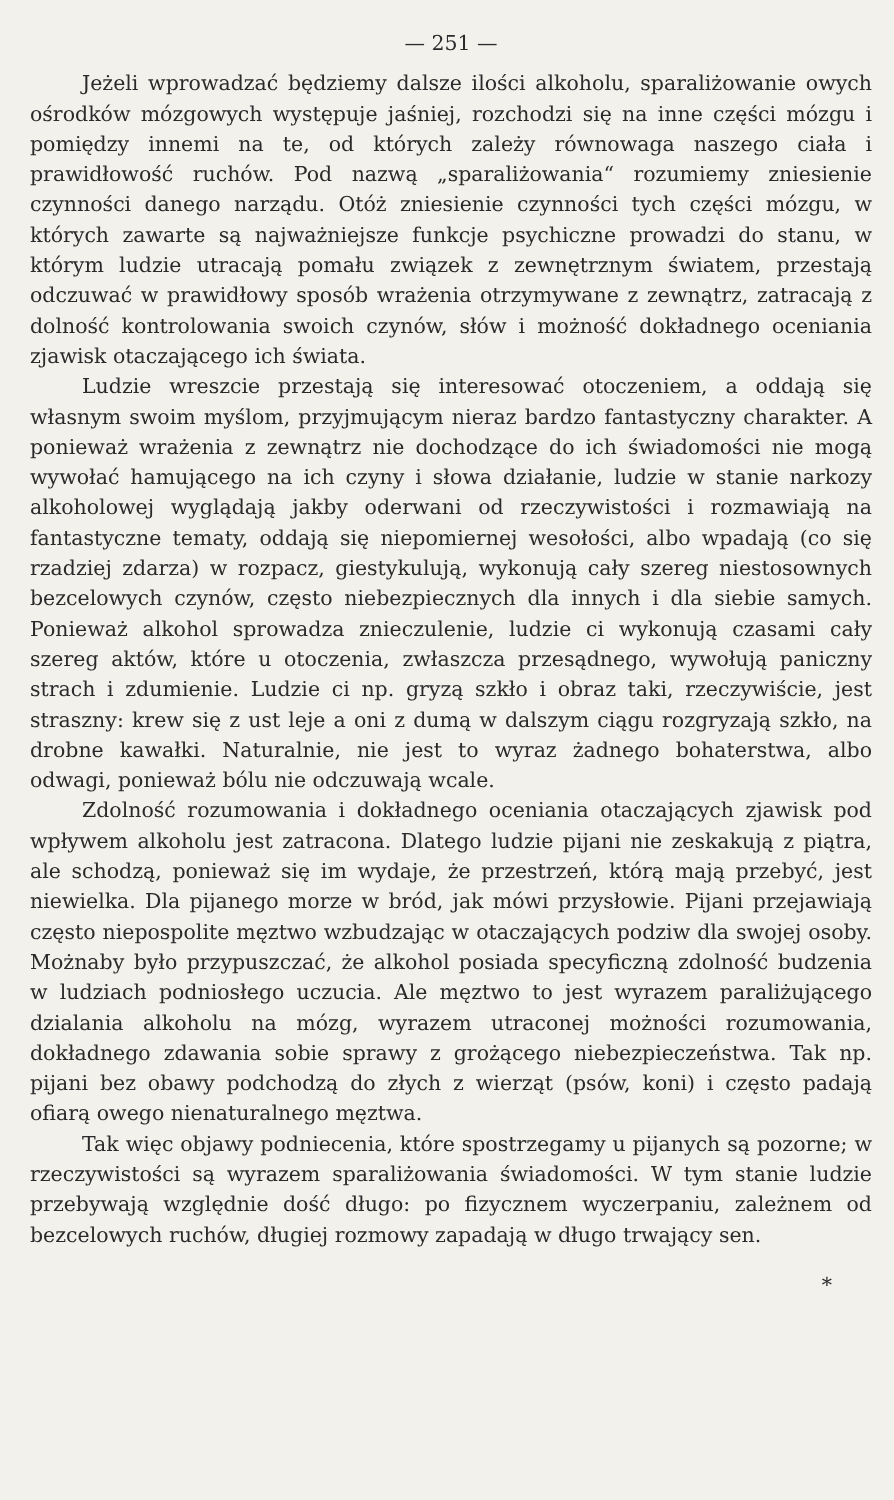— 251 —
Jeżeli wprowadzać będziemy dalsze ilości alkoholu, sparaliżowanie owych ośrodków mózgowych występuje jaśniej, rozchodzi się na inne części mózgu i pomiędzy innemi na te, od których zależy równowaga naszego ciała i prawidłowość ruchów. Pod nazwą „sparaliżowania“ rozumiemy zniesienie czynności danego narządu. Otóż zniesienie czynności tych części mózgu, w których zawarte są najważniejsze funkcje psychiczne prowadzi do stanu, w którym ludzie utracają pomału związek z zewnętrznym światem, przestają odczuwać w prawidłowy sposób wrażenia otrzymywane z zewnątrz, zatracają z dolność kontrolowania swoich czynów, słów i możność dokładnego oceniania zjawisk otaczającego ich świata.
Ludzie wreszcie przestają się interesować otoczeniem, a oddają się własnym swoim myślom, przyjmującym nieraz bardzo fantastyczny charakter. A ponieważ wrażenia z zewnątrz nie dochodzące do ich świadomości nie mogą wywołać hamującego na ich czyny i słowa działanie, ludzie w stanie narkozy alkoholowej wyglądają jakby oderwani od rzeczywistości i rozmawiają na fantastyczne tematy, oddają się niepomiernej wesołości, albo wpadają (co się rzadziej zdarza) w rozpacz, giestykulują, wykonują cały szereg niestosownych bezcelowych czynów, często niebezpiecznych dla innych i dla siebie samych. Ponieważ alkohol sprowadza znieczulenie, ludzie ci wykonują czasami cały szereg aktów, które u otoczenia, zwłaszcza przesądnego, wywołują paniczny strach i zdumienie. Ludzie ci np. gryzą szkło i obraz taki, rzeczywiście, jest straszny: krew się z ust leje a oni z dumą w dalszym ciągu rozgryzają szkło, na drobne kawałki. Naturalnie, nie jest to wyraz żadnego bohaterstwa, albo odwagi, ponieważ bólu nie odczuwają wcale.
Zdolność rozumowania i dokładnego oceniania otaczających zjawisk pod wpływem alkoholu jest zatracona. Dlatego ludzie pijani nie zeskakują z piątra, ale schodzą, ponieważ się im wydaje, że przestrzeń, którą mają przebyć, jest niewielka. Dla pijanego morze w bród, jak mówi przysłowie. Pijani przejawiają często niepospolite męztwo wzbudzając w otaczających podziw dla swojej osoby. Możnaby było przypuszczać, że alkohol posiada specyficzną zdolność budzenia w ludziach podniosłego uczucia. Ale męztwo to jest wyrazem paraliżującego dzialania alkoholu na mózg, wyrazem utraconej możności rozumowania, dokładnego zdawania sobie sprawy z grożącego niebezpieczeństwa. Tak np. pijani bez obawy podchodzą do złych z wierząt (psów, koni) i często padają ofiarą owego nienaturalnego męztwa.
Tak więc objawy podniecenia, które spostrzegamy u pijanych są pozorne; w rzeczywistości są wyrazem sparaliżowania świadomości. W tym stanie ludzie przebywają względnie dość długo: po fizycznem wyczerpaniu, zależnem od bezcelowych ruchów, długiej rozmowy zapadają w długo trwający sen.
*